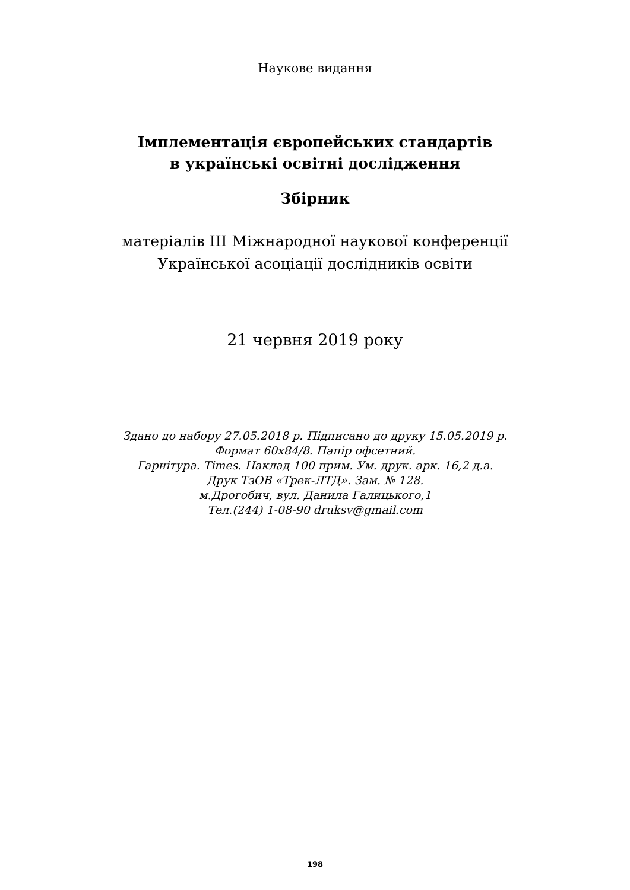Наукове видання
Імплементація європейських стандартів
в українські освітні дослідження
Збірник
матеріалів ІІІ Міжнародної наукової конференції
Української асоціації дослідників освіти
21 червня 2019 року
Здано до набору 27.05.2018 р. Підписано до друку 15.05.2019 р.
Формат 60х84/8. Папір офсетний.
Гарнітура. Times. Наклад 100 прим. Ум. друк. арк. 16,2 д.а.
Друк ТзОВ «Трек-ЛТД». Зам. № 128.
м.Дрогобич, вул. Данила Галицького,1
Тел.(244) 1-08-90 druksv@gmail.com
198